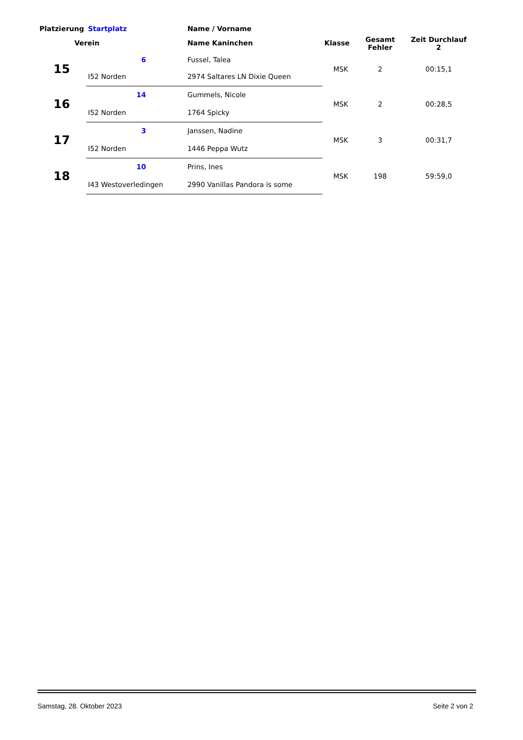| Platzierung | Startplatz | Name / Vorname | | Gesamt Fehler | Zeit Durchlauf 2 |
| --- | --- | --- | --- | --- | --- |
| Verein | | Name Kaninchen | Klasse | | |
| 15 | 6 | Fussel, Talea | MSK | 2 | 00:15,1 |
| | I52 Norden | 2974 Saltares LN Dixie Queen | | | |
| 16 | 14 | Gummels, Nicole | MSK | 2 | 00:28,5 |
| | I52 Norden | 1764 Spicky | | | |
| 17 | 3 | Janssen, Nadine | MSK | 3 | 00:31,7 |
| | I52 Norden | 1446 Peppa Wutz | | | |
| 18 | 10 | Prins, Ines | MSK | 198 | 59:59,0 |
| | I43 Westoverledingen | 2990 Vanillas Pandora is some | | | |
Samstag, 28. Oktober 2023 Seite 2 von 2